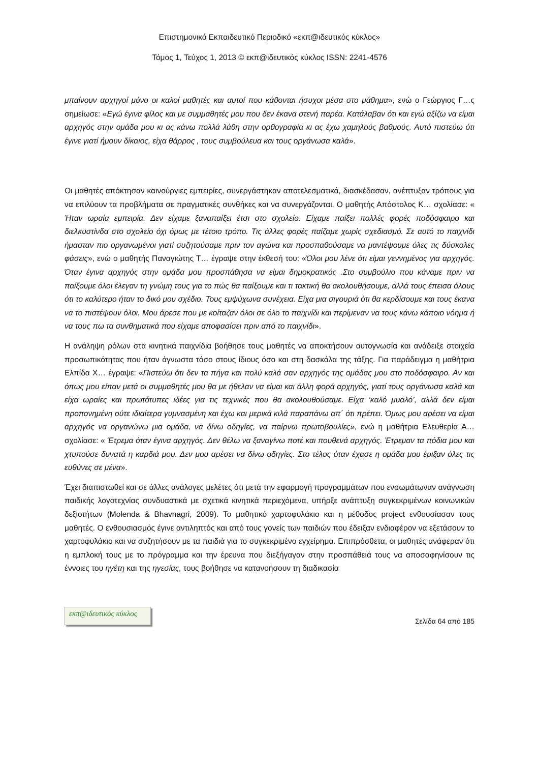Επιστημονικό Εκπαιδευτικό Περιοδικό «εκπ@ιδευτικός κύκλος»
Τόμος 1, Τεύχος 1, 2013 © εκπ@ιδευτικός κύκλος ISSN: 2241-4576
μπαίνουν αρχηγοί μόνο οι καλοί μαθητές και αυτοί που κάθονται ήσυχοι μέσα στο μάθημα», ενώ ο Γεώργιος Γ…ς σημείωσε: «Εγώ έγινα φίλος και με συμμαθητές μου που δεν έκανα στενή παρέα. Κατάλαβαν ότι και εγώ αξίζω να είμαι αρχηγός στην ομάδα μου κι ας κάνω πολλά λάθη στην ορθογραφία κι ας έχω χαμηλούς βαθμούς. Αυτό πιστεύω ότι έγινε γιατί ήμουν δίκαιος, είχα θάρρος , τους συμβούλευα και τους οργάνωσα καλά».
Οι μαθητές απόκτησαν καινούργιες εμπειρίες, συνεργάστηκαν αποτελεσματικά, διασκέδασαν, ανέπτυξαν τρόπους για να επιλύουν τα προβλήματα σε πραγματικές συνθήκες και να συνεργάζονται. Ο μαθητής Απόστολος Κ… σχολίασε: « Ήταν ωραία εμπειρία. Δεν είχαμε ξαναπαίξει έτσι στο σχολείο. Είχαμε παίξει πολλές φορές ποδόσφαιρο και διελκυστίνδα στο σχολείο όχι όμως με τέτοιο τρόπο. Τις άλλες φορές παίζαμε χωρίς σχεδιασμό. Σε αυτό το παιχνίδι ήμασταν πιο οργανωμένοι γιατί συζητούσαμε πριν τον αγώνα και προσπαθούσαμε να μαντέψουμε όλες τις δύσκολες φάσεις», ενώ ο μαθητής Παναγιώτης Τ… έγραψε στην έκθεσή του: «Όλοι μου λένε ότι είμαι γεννημένος για αρχηγός. Όταν έγινα αρχηγός στην ομάδα μου προσπάθησα να είμαι δημοκρατικός .Στο συμβούλιο που κάναμε πριν να παίξουμε όλοι έλεγαν τη γνώμη τους για το πώς θα παίξουμε και τι τακτική θα ακολουθήσουμε, αλλά τους έπεισα όλους ότι το καλύτερο ήταν το δικό μου σχέδιο. Τους εμψύχωνα συνέχεια. Είχα μια σιγουριά ότι θα κερδίσουμε και τους έκανα να το πιστέψουν όλοι. Μου άρεσε που με κοίταζαν όλοι σε όλο το παιχνίδι και περίμεναν να τους κάνω κάποιο νόημα ή να τους πω τα συνθηματικά που είχαμε αποφασίσει πριν από το παιχνίδι».
Η ανάληψη ρόλων στα κινητικά παιχνίδια βοήθησε τους μαθητές να αποκτήσουν αυτογνωσία και ανάδειξε στοιχεία προσωπικότητας που ήταν άγνωστα τόσο στους ίδιους όσο και στη δασκάλα της τάξης. Για παράδειγμα η μαθήτρια Ελπίδα Χ… έγραψε: «Πιστεύω ότι δεν τα πήγα και πολύ καλά σαν αρχηγός της ομάδας μου στο ποδόσφαιρο. Αν και όπως μου είπαν μετά οι συμμαθητές μου θα με ήθελαν να είμαι και άλλη φορά αρχηγός, γιατί τους οργάνωσα καλά και είχα ωραίες και πρωτότυπες ιδέες για τις τεχνικές που θα ακολουθούσαμε. Είχα ‘καλό μυαλό’, αλλά δεν είμαι προπονημένη ούτε ιδιαίτερα γυμνασμένη και έχω και μερικά κιλά παραπάνω απ΄ ότι πρέπει. Όμως μου αρέσει να είμαι αρχηγός να οργανώνω μια ομάδα, να δίνω οδηγίες, να παίρνω πρωτοβουλίες», ενώ η μαθήτρια Ελευθερία Α… σχολίασε: « Έτρεμα όταν έγινα αρχηγός. Δεν θέλω να ξαναγίνω ποτέ και πουθενά αρχηγός. Έτρεμαν τα πόδια μου και χτυπούσε δυνατά η καρδιά μου. Δεν μου αρέσει να δίνω οδηγίες. Στο τέλος όταν έχασε η ομάδα μου έριξαν όλες τις ευθύνες σε μένα».
Έχει διαπιστωθεί και σε άλλες ανάλογες μελέτες ότι μετά την εφαρμογή προγραμμάτων που ενσωμάτωναν ανάγνωση παιδικής λογοτεχνίας συνδυαστικά με σχετικά κινητικά περιεχόμενα, υπήρξε ανάπτυξη συγκεκριμένων κοινωνικών δεξιοτήτων (Molenda & Bhavnagri, 2009). Το μαθητικό χαρτοφυλάκιο και η μέθοδος project ενθουσίασαν τους μαθητές. Ο ενθουσιασμός έγινε αντιληπτός και από τους γονείς των παιδιών που έδειξαν ενδιαφέρον να εξετάσουν το χαρτοφυλάκιο και να συζητήσουν με τα παιδιά για το συγκεκριμένο εγχείρημα. Επιπρόσθετα, οι μαθητές ανάφεραν ότι η εμπλοκή τους με το πρόγραμμα και την έρευνα που διεξήγαγαν στην προσπάθειά τους να αποσαφηνίσουν τις έννοιες του ηγέτη και της ηγεσίας, τους βοήθησε να κατανοήσουν τη διαδικασία
εκπ@ιδευτικός κύκλος
Σελίδα 64 από 185